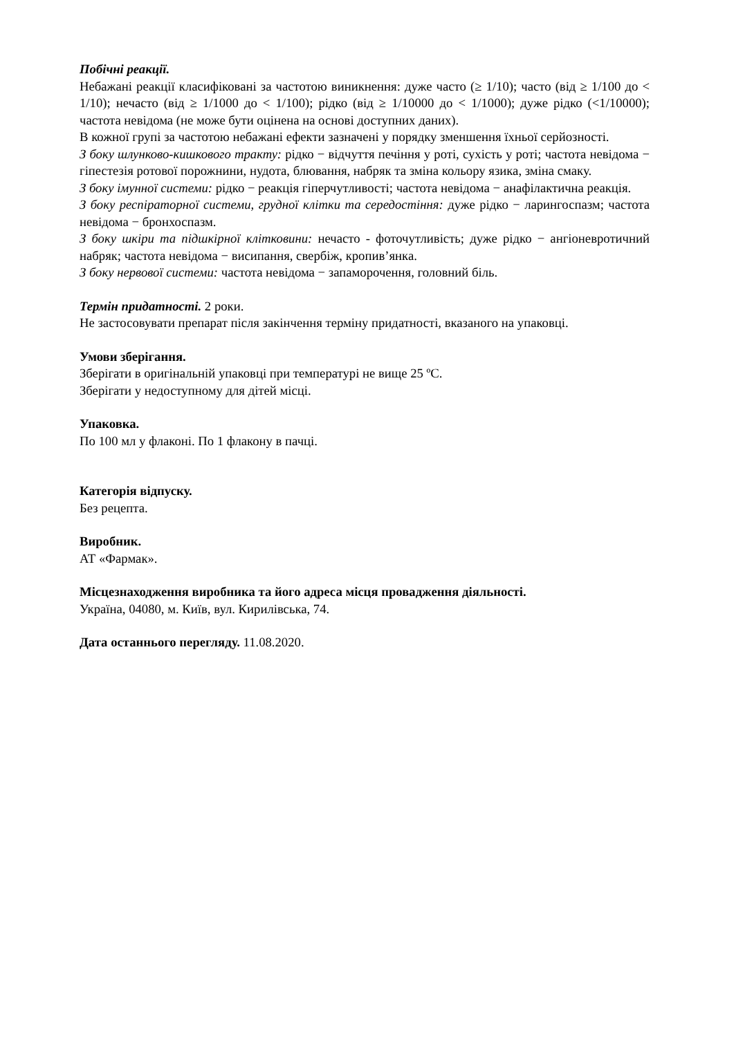Побічні реакції.
Небажані реакції класифіковані за частотою виникнення: дуже часто (≥ 1/10); часто (від ≥ 1/100 до < 1/10); нечасто (від ≥ 1/1000 до < 1/100); рідко (від ≥ 1/10000 до < 1/1000); дуже рідко (<1/10000); частота невідома (не може бути оцінена на основі доступних даних).
В кожної групі за частотою небажані ефекти зазначені у порядку зменшення їхньої серйозності.
З боку шлунково-кишкового тракту: рідко − відчуття печіння у роті, сухість у роті; частота невідома − гіпестезія ротової порожнини, нудота, блювання, набряк та зміна кольору язика, зміна смаку.
З боку імунної системи: рідко − реакція гіперчутливості; частота невідома − анафілактична реакція.
З боку респіраторної системи, грудної клітки та середостіння: дуже рідко − ларингоспазм; частота невідома − бронхоспазм.
З боку шкіри та підшкірної клітковини: нечасто - фоточутливість; дуже рідко − ангіоневротичний набряк; частота невідома − висипання, свербіж, кропив’янка.
З боку нервової системи: частота невідома − запаморочення, головний біль.
Термін придатності. 2 роки.
Не застосовувати препарат після закінчення терміну придатності, вказаного на упаковці.
Умови зберігання.
Зберігати в оригінальній упаковці при температурі не вище 25 ºС.
Зберігати у недоступному для дітей місці.
Упаковка.
По 100 мл у флаконі. По 1 флакону в пачці.
Категорія відпуску.
Без рецепта.
Виробник.
АТ «Фармак».
Місцезнаходження виробника та його адреса місця провадження діяльності.
Україна, 04080, м. Київ, вул. Кирилівська, 74.
Дата останнього перегляду. 11.08.2020.